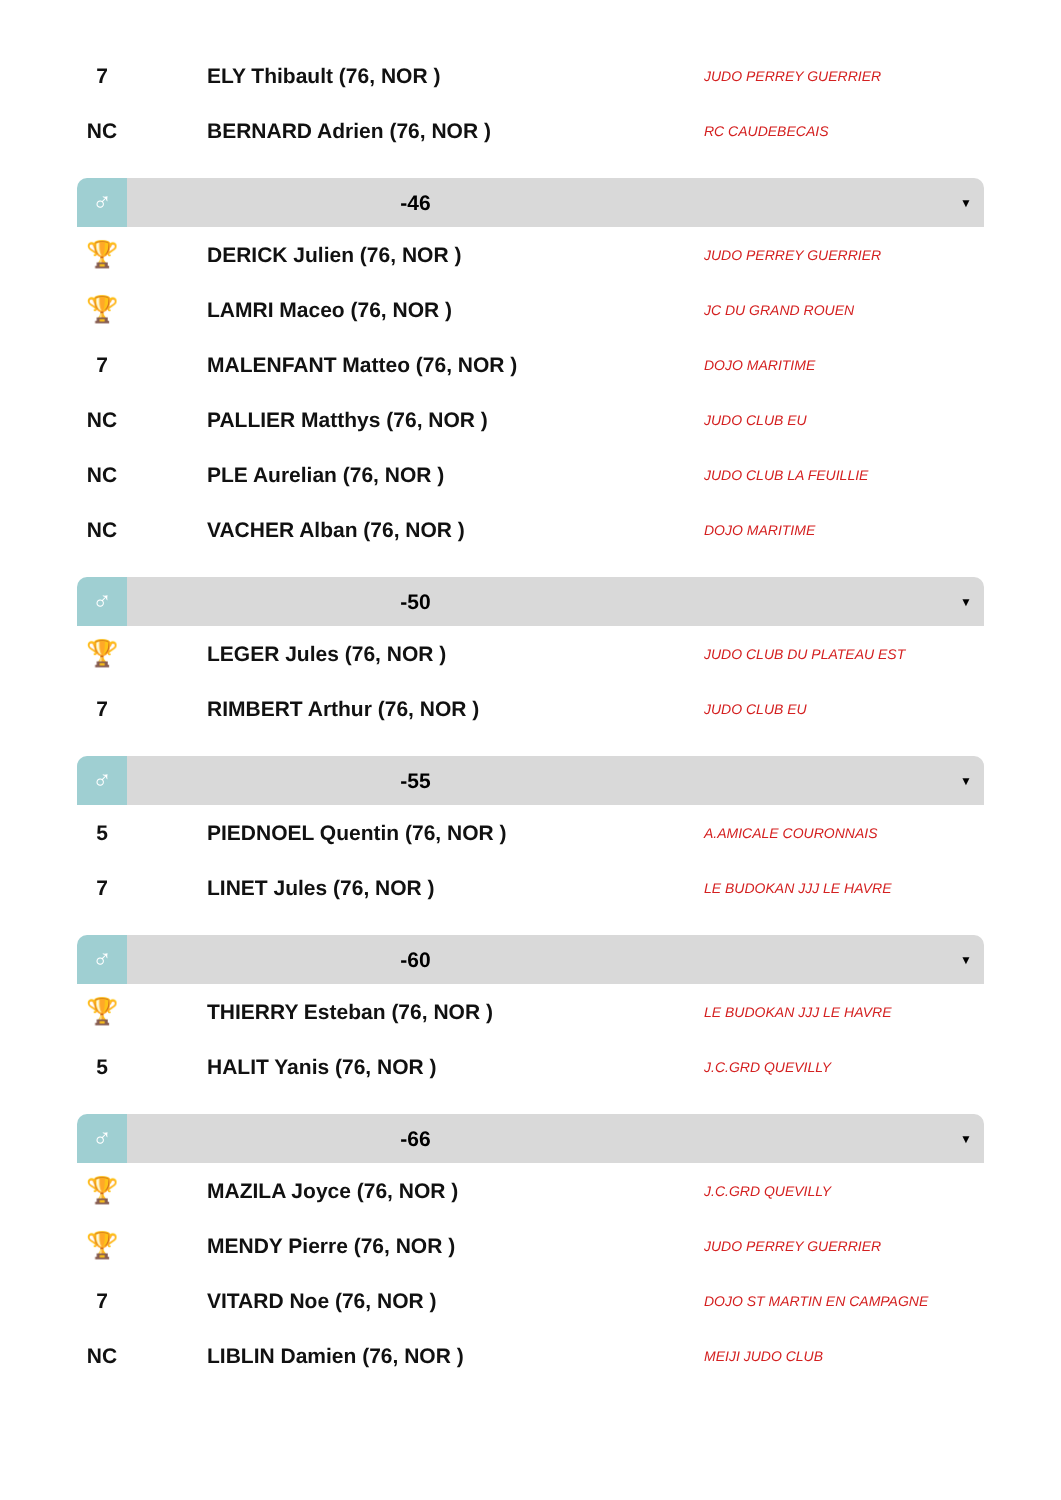| 7 | ELY Thibault (76, NOR ) | JUDO PERREY GUERRIER |
| NC | BERNARD Adrien (76, NOR ) | RC CAUDEBECAIS |
| ♂ | -46 | ▼ |
| 🏆 | DERICK Julien (76, NOR ) | JUDO PERREY GUERRIER |
| 🏆 | LAMRI Maceo (76, NOR ) | JC DU GRAND ROUEN |
| 7 | MALENFANT Matteo (76, NOR ) | DOJO MARITIME |
| NC | PALLIER Matthys (76, NOR ) | JUDO CLUB EU |
| NC | PLE Aurelian (76, NOR ) | JUDO CLUB LA FEUILLIE |
| NC | VACHER Alban (76, NOR ) | DOJO MARITIME |
| ♂ | -50 | ▼ |
| 🏆 | LEGER Jules (76, NOR ) | JUDO CLUB DU PLATEAU EST |
| 7 | RIMBERT Arthur (76, NOR ) | JUDO CLUB EU |
| ♂ | -55 | ▼ |
| 5 | PIEDNOEL Quentin (76, NOR ) | A.AMICALE COURONNAIS |
| 7 | LINET Jules (76, NOR ) | LE BUDOKAN JJJ LE HAVRE |
| ♂ | -60 | ▼ |
| 🏆 | THIERRY Esteban (76, NOR ) | LE BUDOKAN JJJ LE HAVRE |
| 5 | HALIT Yanis (76, NOR ) | J.C.GRD QUEVILLY |
| ♂ | -66 | ▼ |
| 🏆 | MAZILA Joyce (76, NOR ) | J.C.GRD QUEVILLY |
| 🏆 | MENDY Pierre (76, NOR ) | JUDO PERREY GUERRIER |
| 7 | VITARD Noe (76, NOR ) | DOJO ST MARTIN EN CAMPAGNE |
| NC | LIBLIN Damien (76, NOR ) | MEIJI JUDO CLUB |